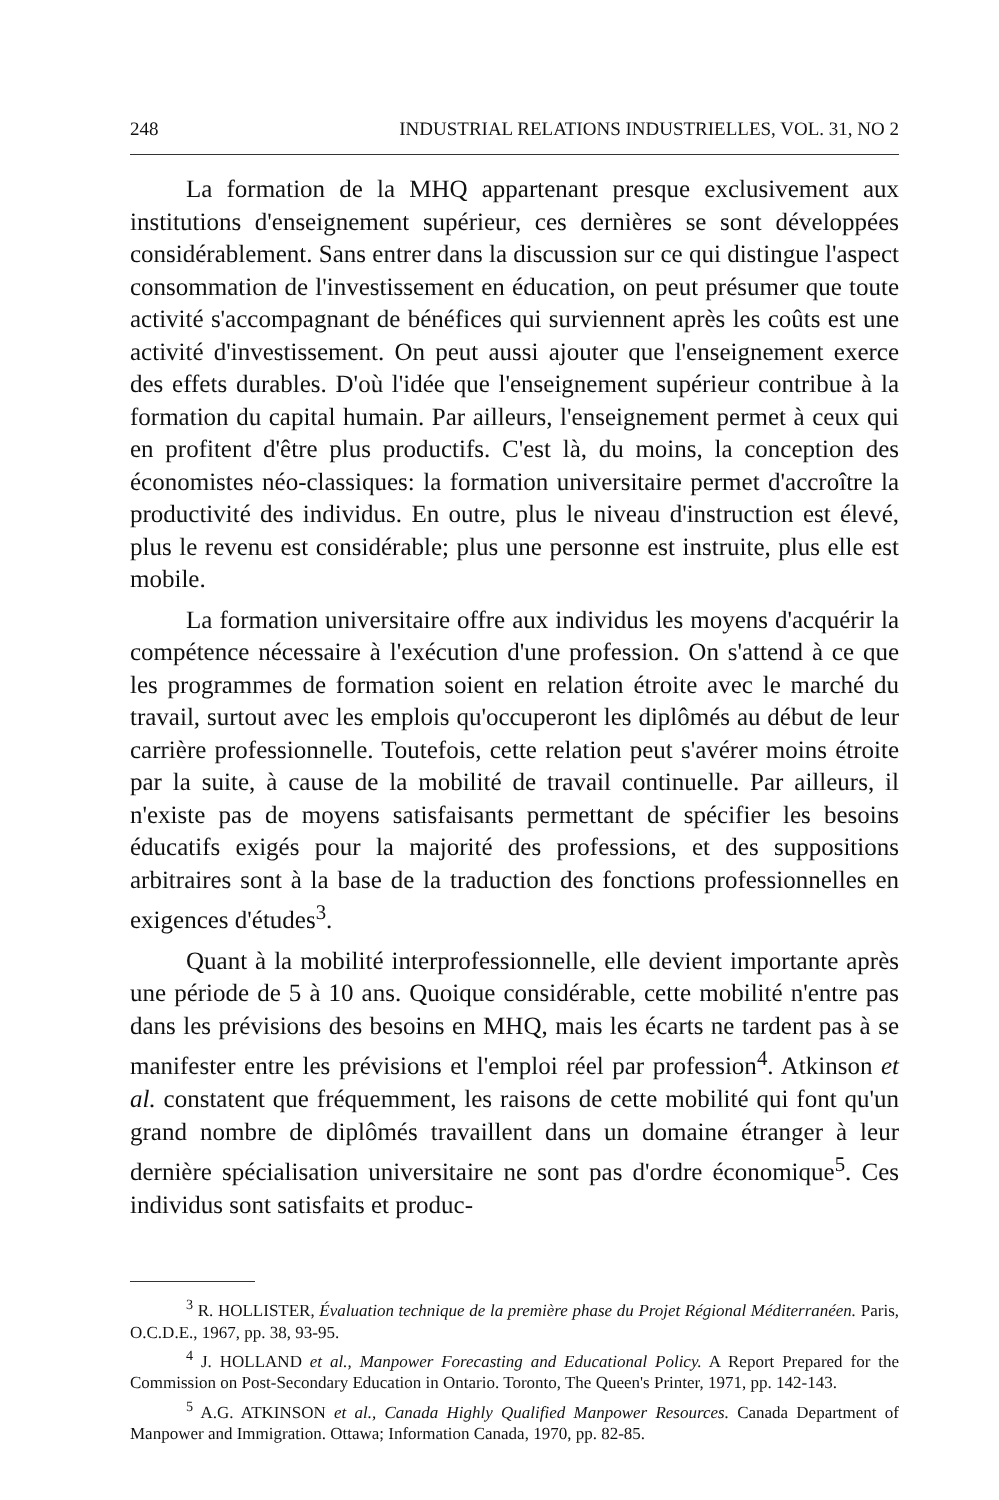248 INDUSTRIAL RELATIONS INDUSTRIELLES, VOL. 31, NO 2
La formation de la MHQ appartenant presque exclusivement aux institutions d'enseignement supérieur, ces dernières se sont développées considérablement. Sans entrer dans la discussion sur ce qui distingue l'aspect consommation de l'investissement en éducation, on peut présumer que toute activité s'accompagnant de bénéfices qui surviennent après les coûts est une activité d'investissement. On peut aussi ajouter que l'enseignement exerce des effets durables. D'où l'idée que l'enseignement supérieur contribue à la formation du capital humain. Par ailleurs, l'enseignement permet à ceux qui en profitent d'être plus productifs. C'est là, du moins, la conception des économistes néo-classiques: la formation universitaire permet d'accroître la productivité des individus. En outre, plus le niveau d'instruction est élevé, plus le revenu est considérable; plus une personne est instruite, plus elle est mobile.
La formation universitaire offre aux individus les moyens d'acquérir la compétence nécessaire à l'exécution d'une profession. On s'attend à ce que les programmes de formation soient en relation étroite avec le marché du travail, surtout avec les emplois qu'occuperont les diplômés au début de leur carrière professionnelle. Toutefois, cette relation peut s'avérer moins étroite par la suite, à cause de la mobilité de travail continuelle. Par ailleurs, il n'existe pas de moyens satisfaisants permettant de spécifier les besoins éducatifs exigés pour la majorité des professions, et des suppositions arbitraires sont à la base de la traduction des fonctions professionnelles en exigences d'études<sup>3</sup>.
Quant à la mobilité interprofessionnelle, elle devient importante après une période de 5 à 10 ans. Quoique considérable, cette mobilité n'entre pas dans les prévisions des besoins en MHQ, mais les écarts ne tardent pas à se manifester entre les prévisions et l'emploi réel par profession<sup>4</sup>. Atkinson et al. constatent que fréquemment, les raisons de cette mobilité qui font qu'un grand nombre de diplômés travaillent dans un domaine étranger à leur dernière spécialisation universitaire ne sont pas d'ordre économique<sup>5</sup>. Ces individus sont satisfaits et produc-
<sup>3</sup> R. HOLLISTER, Évaluation technique de la première phase du Projet Régional Méditerranéen. Paris, O.C.D.E., 1967, pp. 38, 93-95.
<sup>4</sup> J. HOLLAND et al., Manpower Forecasting and Educational Policy. A Report Prepared for the Commission on Post-Secondary Education in Ontario. Toronto, The Queen's Printer, 1971, pp. 142-143.
<sup>5</sup> A.G. ATKINSON et al., Canada Highly Qualified Manpower Resources. Canada Department of Manpower and Immigration. Ottawa; Information Canada, 1970, pp. 82-85.